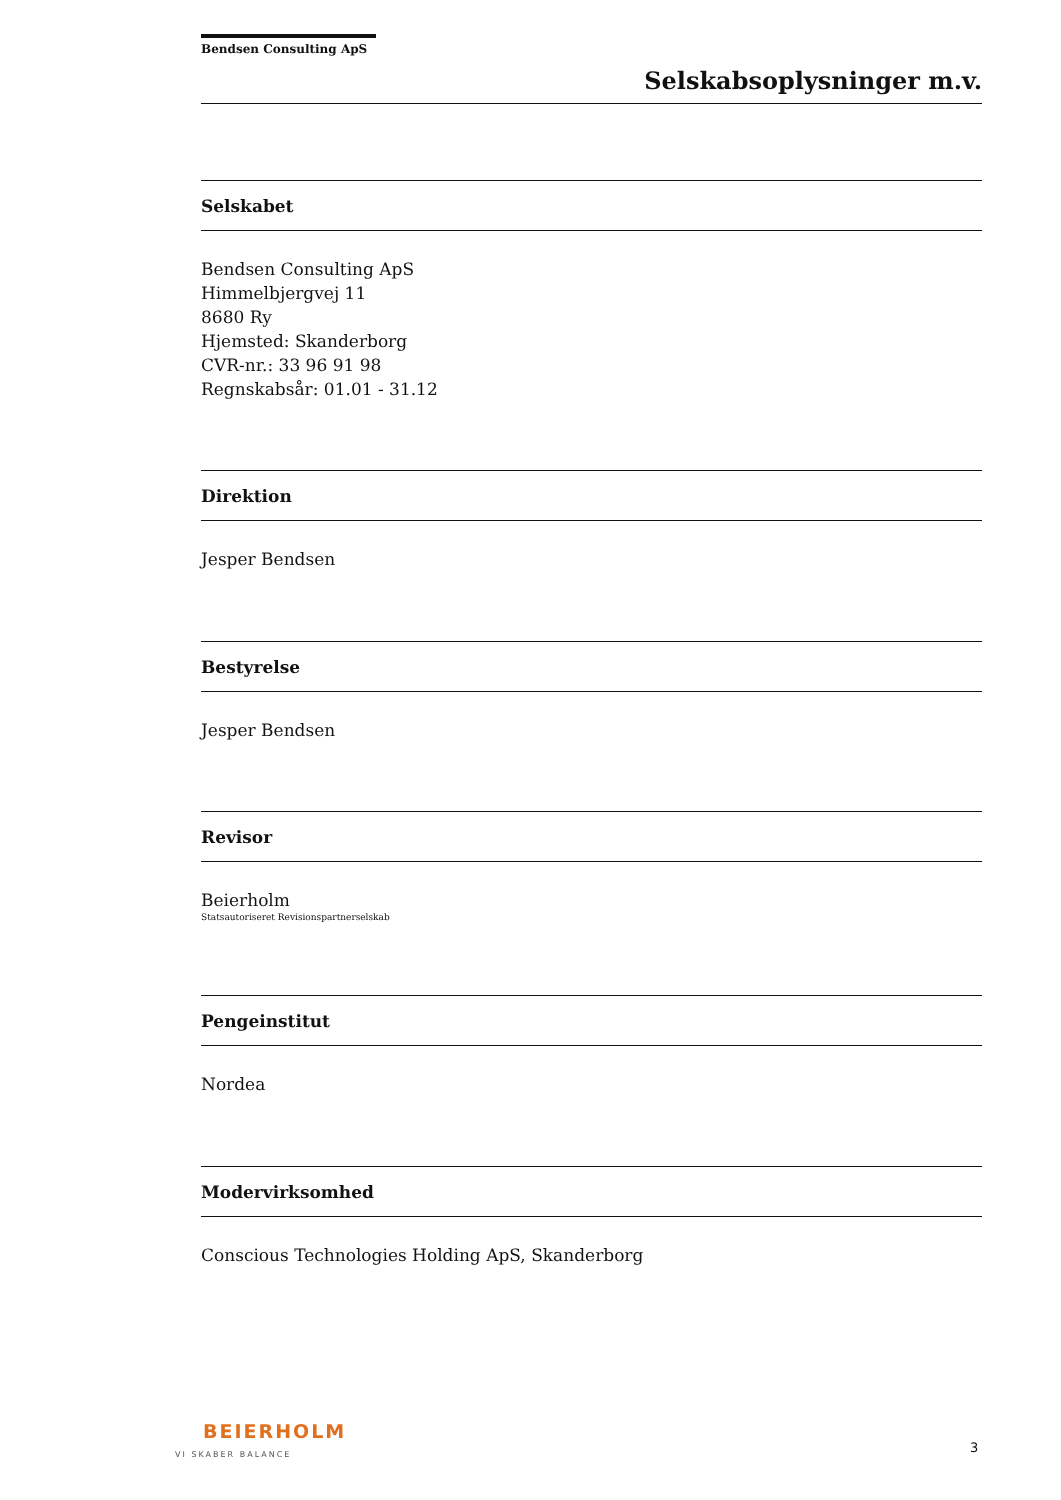Bendsen Consulting ApS
Selskabsoplysninger m.v.
Selskabet
Bendsen Consulting ApS
Himmelbjergvej 11
8680 Ry
Hjemsted: Skanderborg
CVR-nr.: 33 96 91 98
Regnskabsår: 01.01 - 31.12
Direktion
Jesper Bendsen
Bestyrelse
Jesper Bendsen
Revisor
Beierholm
Statsautoriseret Revisionspartnerselskab
Pengeinstitut
Nordea
Modervirksomhed
Conscious Technologies Holding ApS, Skanderborg
BEIERHOLM
VI SKABER BALANCE
3